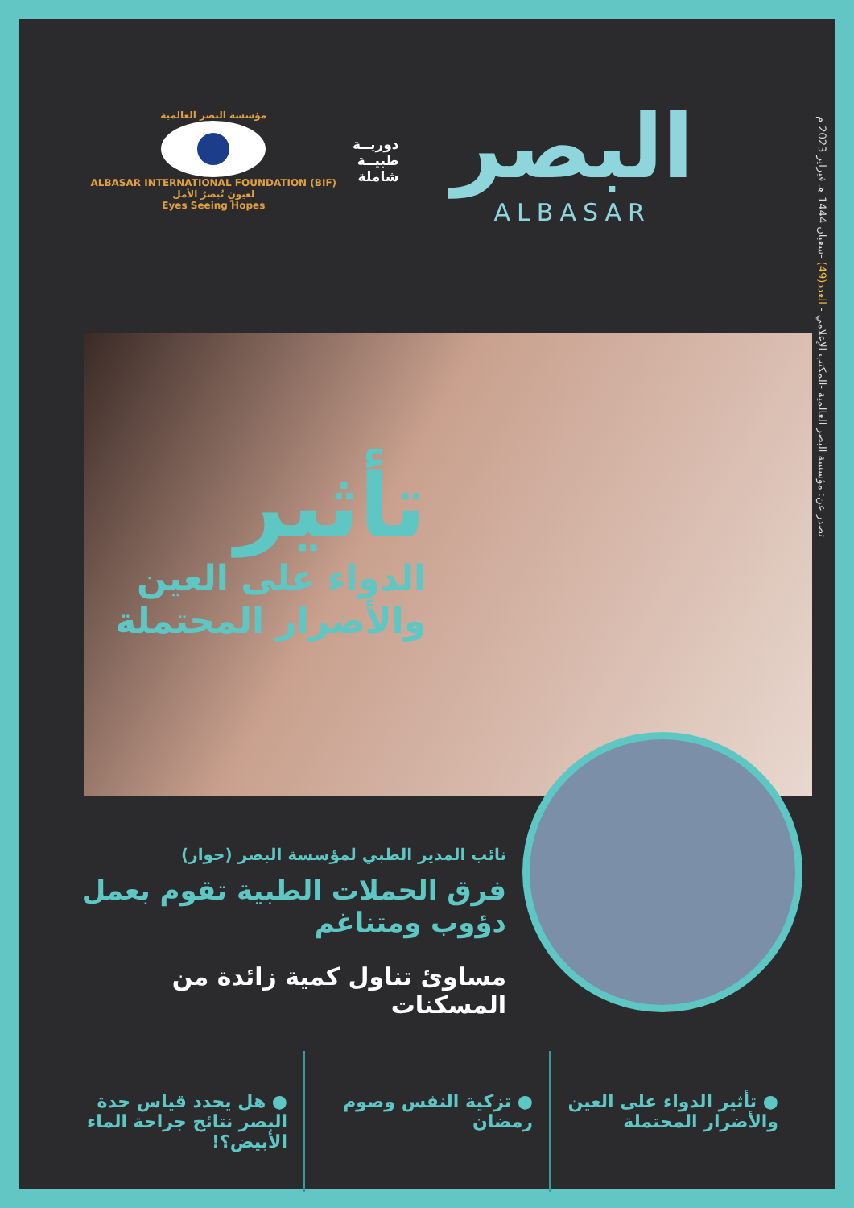تصدر عن: مؤسسة البصر العالمية -المكتب الإعلامي - العدد(49) -شعبان 1444 هـ فبراير 2023 م
البصر
ALBASAR
دوريــة
طبيــة
شاملة
مؤسسة البصر العالمية
ALBASAR INTERNATIONAL FOUNDATION (BIF)
لعيونٍ تُبصرُ الأمل
Eyes Seeing Hopes
تأثير
الدواء على العين
والأضرار المحتملة
نائب المدير الطبي لمؤسسة البصر (حوار)
فرق الحملات الطبية تقوم بعمل دؤوب ومتناغم
مساوئ تناول كمية زائدة من المسكنات
● تأثير الدواء على العين والأضرار المحتملة
● تزكية النفس وصوم رمضان ● هل يحدد قياس حدة البصر نتائج جراحة الماء الأبيض؟!